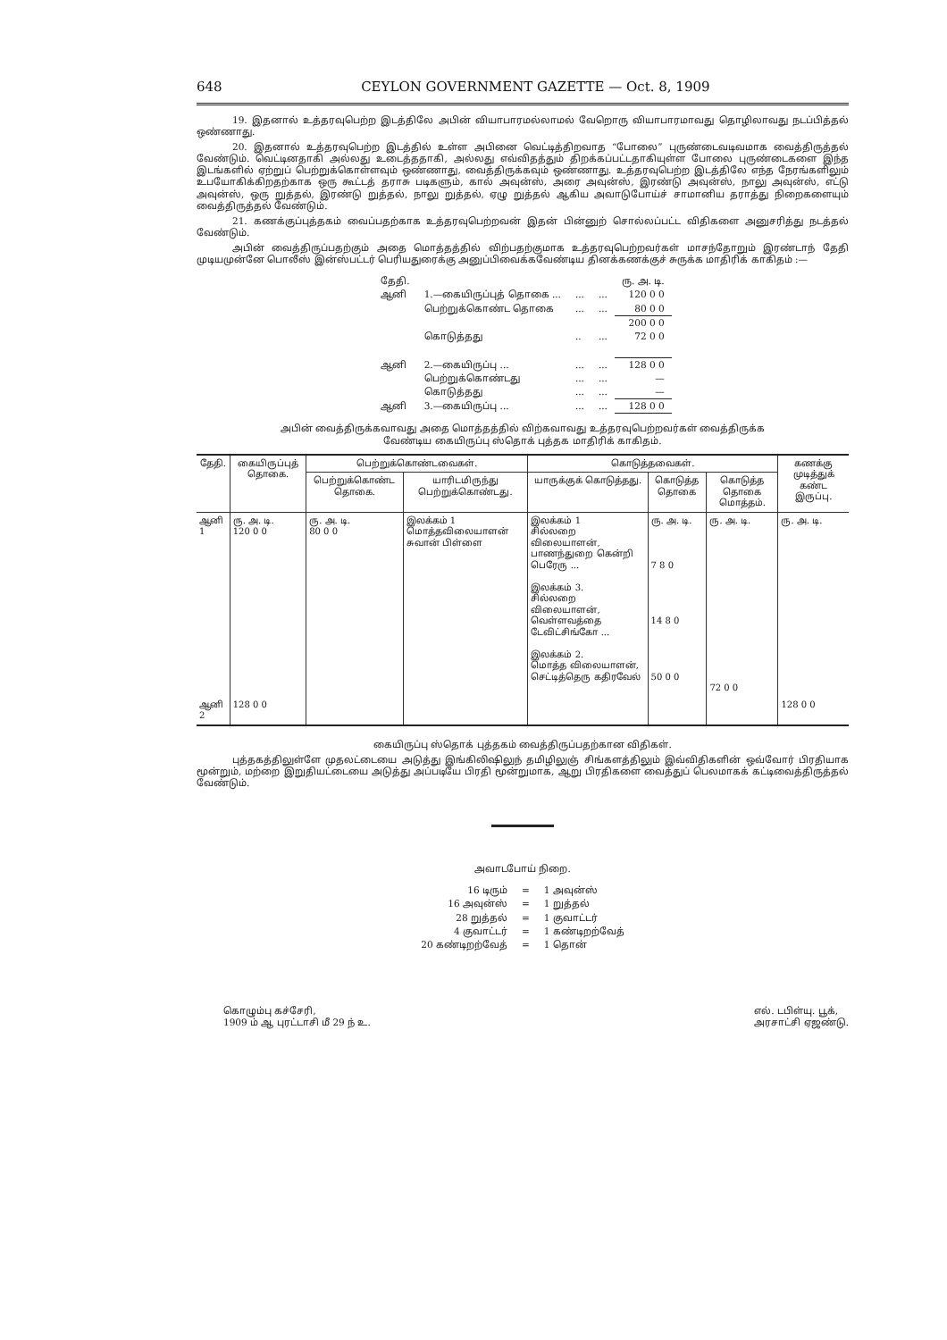648 CEYLON GOVERNMENT GAZETTE — Oct. 8, 1909
19. இதனால் உத்தரவுபெற்ற இடத்திலே அபின் வியாபாரமல்லாமல் வேறொரு வியாபாரமாவது தொழிலாவது நடப்பித்தல் ஒண்ணாது.
20. இதனால் உத்தரவுபெற்ற இடத்தில் உள்ள அபினை வெட்டித்திறவாத “போலை” புருண்டைவடிவமாக வைத்திருத்தல் வேண்டும். வெட்டினதாகி அல்லது உடைத்ததாகி, அல்லது எவ்விதத்தும் திறக்கப்பட்டதாகியுள்ள போலை புருண்டைகளை இந்த இடங்களில் ஏற்றுப் பெற்றுக்கொள்ளவும் ஒண்ணாது, வைத்திருக்கவும் ஒண்ணாது. உத்தரவுபெற்ற இடத்திலே எந்த நேரங்களிலும் உபயோகிக்கிறதற்காக ஒரு கூட்டத் தராசு படிகளும், கால் அவுன்ஸ், அரை அவுன்ஸ், இரண்டு அவுன்ஸ், நாலு அவுன்ஸ், எட்டு அவுன்ஸ், ஒரு றுத்தல், இரண்டு றுத்தல், நாலு றுத்தல், ஏழு றுத்தல் ஆகிய அவாடுபோய்ச் சாமானிய தராத்து நிறைகளையும் வைத்திருத்தல் வேண்டும்.
21. கணக்குப்புத்தகம் வைப்பதற்காக உத்தரவுபெற்றவன் இதன் பின்னுற் சொல்லப்பட்ட விதிகளை அனுசரித்து நடத்தல் வேண்டும்.
அபின் வைத்திருப்பதற்கும் அதை மொத்தத்தில் விற்பதற்குமாக உத்தரவுபெற்றவர்கள் மாசந்தோறும் இரண்டாந் தேதி முடியமுன்னே பொலீஸ் இன்ஸ்பட்டர் பெரியதுரைக்கு அனுப்பிவைக்கவேண்டிய தினக்கணக்குச் சுருக்க மாதிரிக் காகிதம் :—
| தேதி. | | | | ரு. அ. டி. |
| ஆனி | 1.—கையிருப்புத் தொகை ... | ... | ... | 120 0 0 |
| | பெற்றுக்கொண்ட தொகை | ... | ... | 80 0 0 |
| | | | | 200 0 0 |
| | கொடுத்தது | .. | ... | 72 0 0 |
| ஆனி | 2.—கையிருப்பு ... | ... | ... | 128 0 0 |
| | பெற்றுக்கொண்டது | ... | ... | — |
| | கொடுத்தது | ... | ... | — |
| ஆனி | 3.—கையிருப்பு ... | ... | ... | 128 0 0 |
அபின் வைத்திருக்கவாவது அதை மொத்தத்தில் விற்கவாவது உத்தரவுபெற்றவர்கள் வைத்திருக்க
வேண்டிய கையிருப்பு ஸ்தொக் புத்தக மாதிரிக் காகிதம்.
| தேதி. | கையிருப்புத் தொகை. | பெற்றுக்கொண்டவைகள். | | கொடுத்தவைகள். | | | கணக்கு முடித்துக் கண்ட இருப்பு. |
| --- | --- | --- | --- | --- | --- | --- | --- |
| | | பெற்றுக்கொண்ட தொகை. | யாரிடமிருந்து பெற்றுக்கொண்டது. | யாருக்குக் கொடுத்தது. | கொடுத்த தொகை | கொடுத்த தொகை மொத்தம். | |
| ஆனி 1 | ரு. அ. டி. 120 0 0 | ரு. அ. டி. 80 0 0 | இலக்கம் 1 மொத்தவிலையாளன் சுவான் பிள்ளை | இலக்கம் 1 சில்லறை விலையாளன், பாணந்துறை கென்றி பெரேரு ... இலக்கம் 3. சில்லறை விலையாளன், வெள்ளவத்தை டேவிட்சிங்கோ ... இலக்கம் 2. மொத்த விலையாளன், செட்டித்தெரு கதிரவேல் | ரு. அ. டி. 7 8 0 14 8 0 50 0 0 | ரு. அ. டி. 72 0 0 | ரு. அ. டி. |
| ஆனி 2 | 128 0 0 | | | | | | 128 0 0 |
கையிருப்பு ஸ்தொக் புத்தகம் வைத்திருப்பதற்கான விதிகள்.
புத்தகத்திலுள்ளே முதலட்டையை அடுத்து இங்கிலிஷிலுந் தமிழிலுஞ் சிங்களத்திலும் இவ்விதிகளின் ஒவ்வோர் பிரதியாக மூன்றும், மற்றை இறுதியட்டையை அடுத்து அப்படியே பிரதி மூன்றுமாக, ஆறு பிரதிகளை வைத்துப் பெலமாகக் கட்டிவைத்திருத்தல் வேண்டும்.
அவாடபோய் நிறை.
| 16 டிரும் | = | 1 அவுன்ஸ் |
| 16 அவுன்ஸ் | = | 1 றுத்தல் |
| 28 றுத்தல் | = | 1 குவாட்டர் |
| 4 குவாட்டர் | = | 1 கண்டிறற்வேத் |
| 20 கண்டிறற்வேத் | = | 1 தொன் |
கொழும்பு கச்சேரி,
1909 ம் ஆ புரட்டாசி மீ 29 ந் உ.
எல். டபிள்யு. பூக்,
அரசாட்சி ஏஜண்டு.